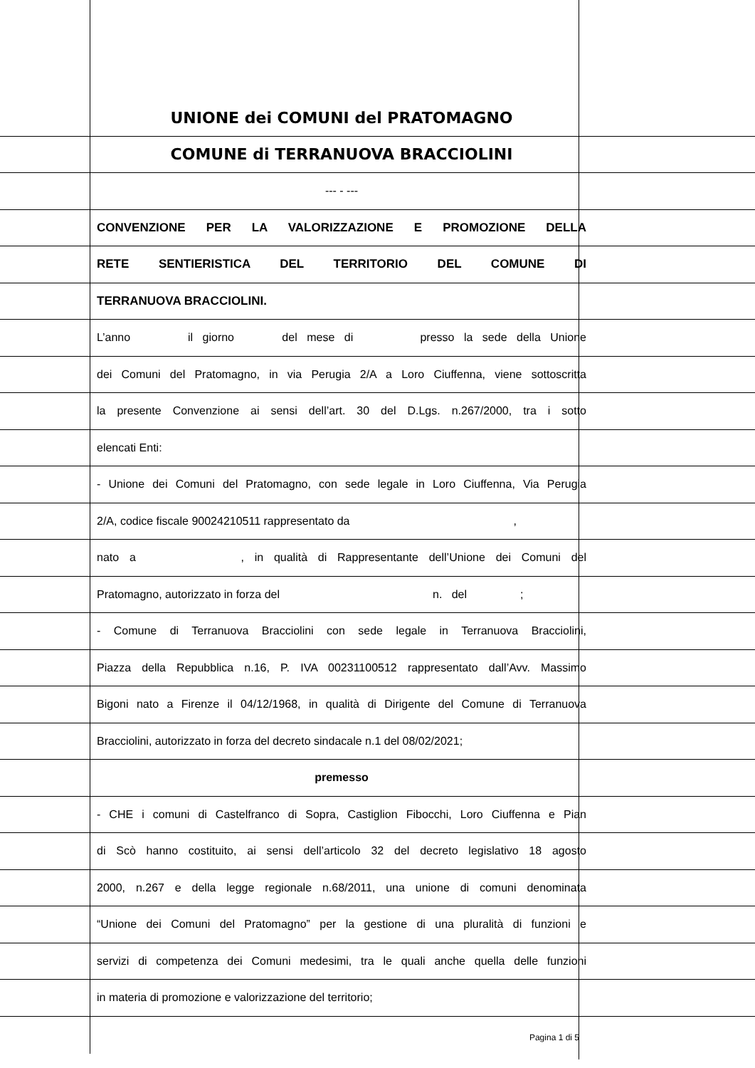UNIONE dei COMUNI del PRATOMAGNO
COMUNE di TERRANUOVA BRACCIOLINI
--- - ---
CONVENZIONE PER LA VALORIZZAZIONE E PROMOZIONE DELLA
RETE SENTIERISTICA DEL TERRITORIO DEL COMUNE DI
TERRANUOVA BRACCIOLINI.
L’anno il giorno del mese di presso la sede della Unione
dei Comuni del Pratomagno, in via Perugia 2/A a Loro Ciuffenna, viene sottoscritta
la presente Convenzione ai sensi dell’art. 30 del D.Lgs. n.267/2000, tra i sotto
elencati Enti:
- Unione dei Comuni del Pratomagno, con sede legale in Loro Ciuffenna, Via Perugia
2/A, codice fiscale 90024210511 rappresentato da ,
nato a , in qualità di Rappresentante dell’Unione dei Comuni del
Pratomagno, autorizzato in forza del n. del;
- Comune di Terranuova Bracciolini con sede legale in Terranuova Bracciolini,
Piazza della Repubblica n.16, P. IVA 00231100512 rappresentato dall’Avv. Massimo
Bigoni nato a Firenze il 04/12/1968, in qualità di Dirigente del Comune di Terranuova
Bracciolini, autorizzato in forza del decreto sindacale n.1 del 08/02/2021;
premesso
- CHE i comuni di Castelfranco di Sopra, Castiglion Fibocchi, Loro Ciuffenna e Pian
di Scò hanno costituito, ai sensi dell’articolo 32 del decreto legislativo 18 agosto
2000, n.267 e della legge regionale n.68/2011, una unione di comuni denominata
“Unione dei Comuni del Pratomagno” per la gestione di una pluralità di funzioni e
servizi di competenza dei Comuni medesimi, tra le quali anche quella delle funzioni
in materia di promozione e valorizzazione del territorio;
Pagina 1 di 5